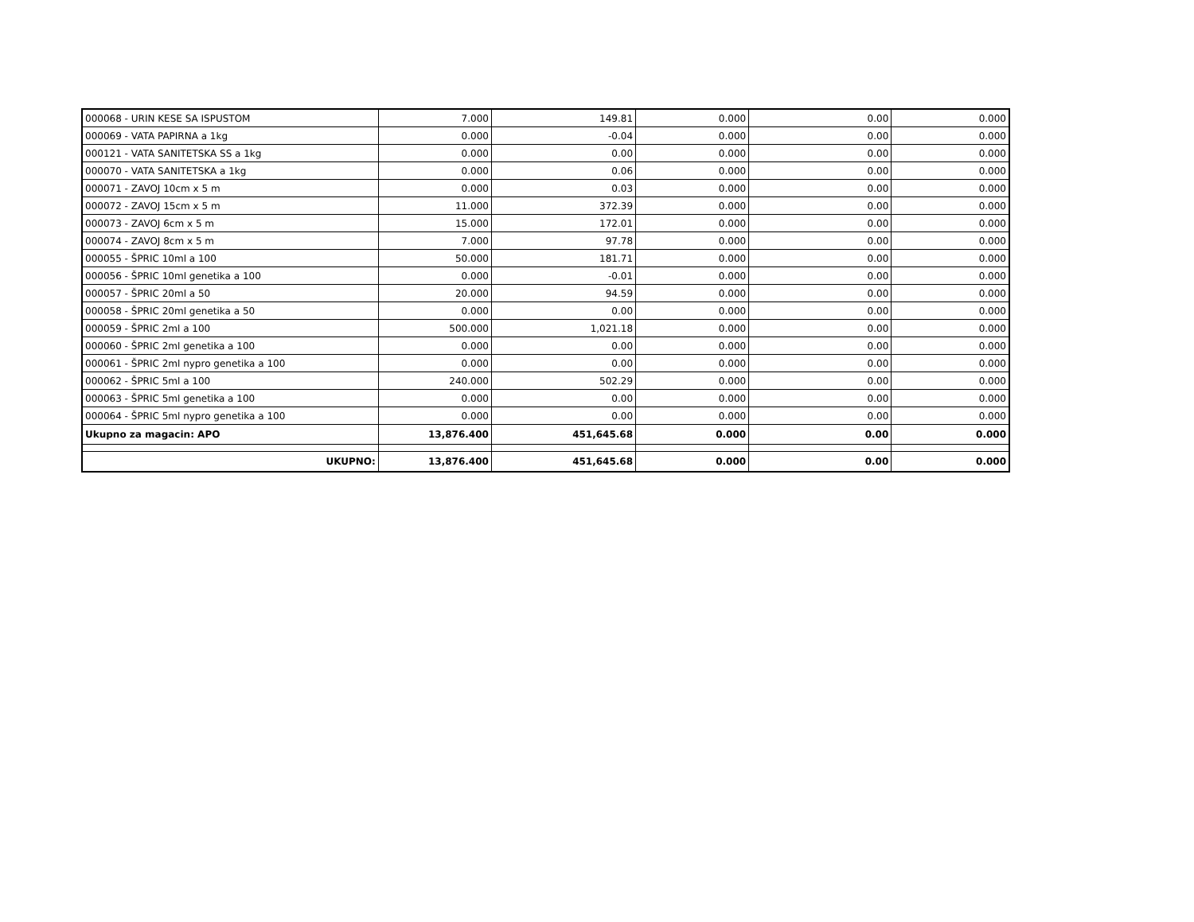| 000068 - URIN KESE SA ISPUSTOM | 7.000 | 149.81 | 0.000 | 0.00 | 0.000 |
| 000069 - VATA PAPIRNA a 1kg | 0.000 | -0.04 | 0.000 | 0.00 | 0.000 |
| 000121 - VATA SANITETSKA SS a 1kg | 0.000 | 0.00 | 0.000 | 0.00 | 0.000 |
| 000070 - VATA SANITETSKA a 1kg | 0.000 | 0.06 | 0.000 | 0.00 | 0.000 |
| 000071 - ZAVOJ 10cm x 5 m | 0.000 | 0.03 | 0.000 | 0.00 | 0.000 |
| 000072 - ZAVOJ 15cm x 5 m | 11.000 | 372.39 | 0.000 | 0.00 | 0.000 |
| 000073 - ZAVOJ 6cm x 5 m | 15.000 | 172.01 | 0.000 | 0.00 | 0.000 |
| 000074 - ZAVOJ 8cm x 5 m | 7.000 | 97.78 | 0.000 | 0.00 | 0.000 |
| 000055 - ŠPRIC 10ml a 100 | 50.000 | 181.71 | 0.000 | 0.00 | 0.000 |
| 000056 - ŠPRIC 10ml genetika a 100 | 0.000 | -0.01 | 0.000 | 0.00 | 0.000 |
| 000057 - ŠPRIC 20ml a 50 | 20.000 | 94.59 | 0.000 | 0.00 | 0.000 |
| 000058 - ŠPRIC 20ml genetika a 50 | 0.000 | 0.00 | 0.000 | 0.00 | 0.000 |
| 000059 - ŠPRIC 2ml a 100 | 500.000 | 1,021.18 | 0.000 | 0.00 | 0.000 |
| 000060 - ŠPRIC 2ml genetika a 100 | 0.000 | 0.00 | 0.000 | 0.00 | 0.000 |
| 000061 - ŠPRIC 2ml nypro genetika a 100 | 0.000 | 0.00 | 0.000 | 0.00 | 0.000 |
| 000062 - ŠPRIC 5ml a 100 | 240.000 | 502.29 | 0.000 | 0.00 | 0.000 |
| 000063 - ŠPRIC 5ml genetika a 100 | 0.000 | 0.00 | 0.000 | 0.00 | 0.000 |
| 000064 - ŠPRIC 5ml nypro genetika a 100 | 0.000 | 0.00 | 0.000 | 0.00 | 0.000 |
| Ukupno za magacin: APO | 13,876.400 | 451,645.68 | 0.000 | 0.00 | 0.000 |
| UKUPNO: | 13,876.400 | 451,645.68 | 0.000 | 0.00 | 0.000 |